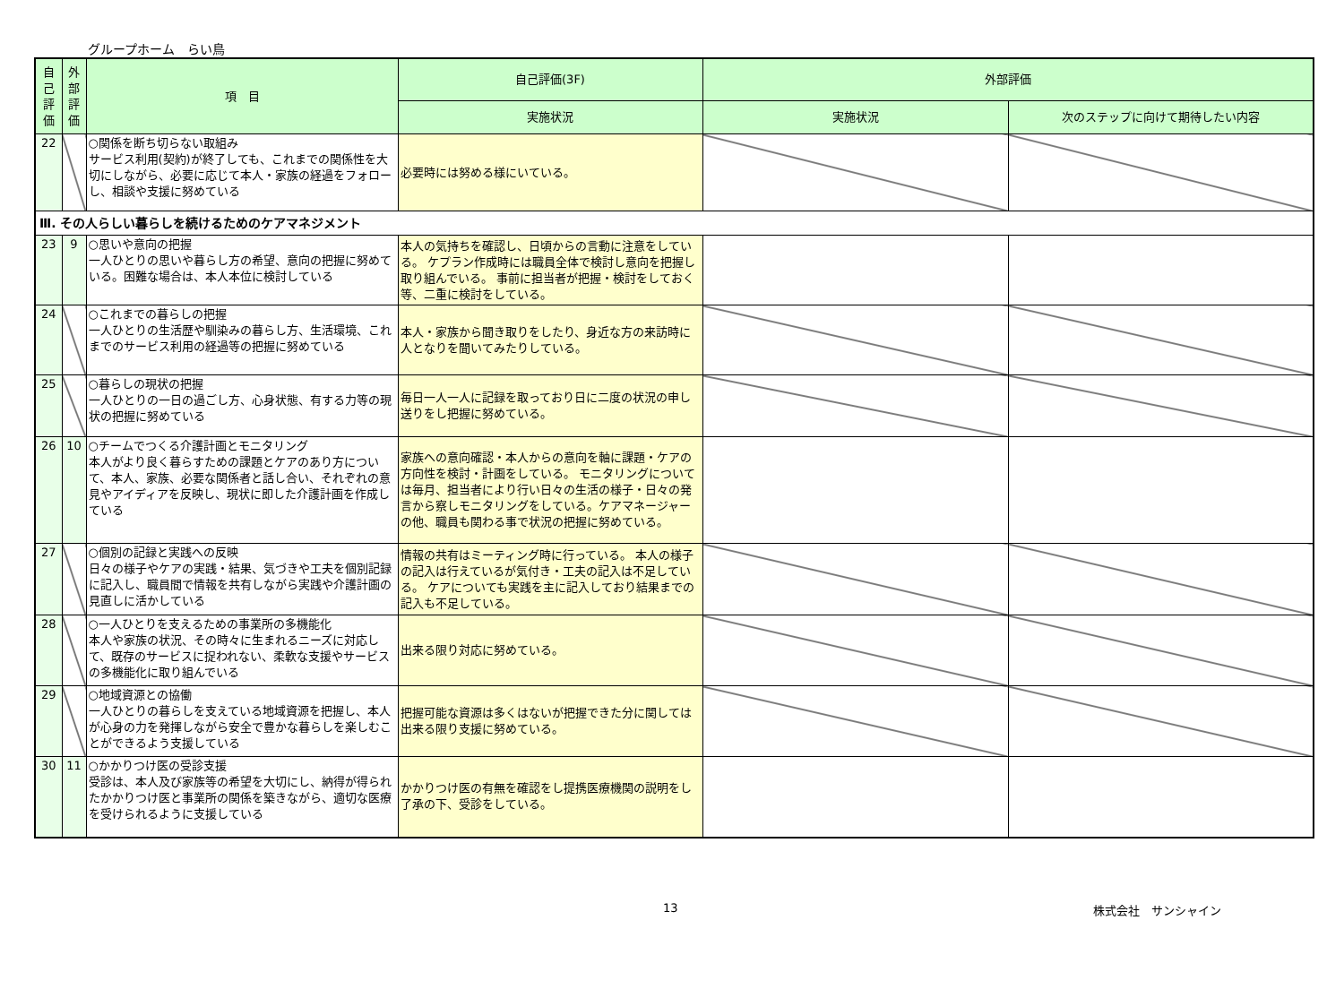グループホーム　らい鳥
| 自己評価 | 外部評価 | 項 目 | 自己評価(3F) | 外部評価 | |
| --- | --- | --- | --- | --- | --- |
| | | | 実施状況 | 実施状況 | 次のステップに向けて期待したい内容 |
| 22 | | ○関係を断ち切らない取組み サービス利用(契約)が終了しても、これまでの関係性を大切にしながら、必要に応じて本人・家族の経過をフォローし、相談や支援に努めている | 必要時には努める様にいている。 | | |
| Ⅲ. その人らしい暮らしを続けるためのケアマネジメント | | | | | |
| 23 | 9 | ○思いや意向の把握 一人ひとりの思いや暮らし方の希望、意向の把握に努めている。困難な場合は、本人本位に検討している | 本人の気持ちを確認し、日頃からの言動に注意をしている。 ケプラン作成時には職員全体で検討し意向を把握し取り組んでいる。 事前に担当者が把握・検討をしておく等、二重に検討をしている。 | | |
| 24 | | ○これまでの暮らしの把握 一人ひとりの生活歴や馴染みの暮らし方、生活環境、これまでのサービス利用の経過等の把握に努めている | 本人・家族から聞き取りをしたり、身近な方の来訪時に人となりを聞いてみたりしている。 | | |
| 25 | | ○暮らしの現状の把握 一人ひとりの一日の過ごし方、心身状態、有する力等の現状の把握に努めている | 毎日一人一人に記録を取っており日に二度の状況の申し送りをし把握に努めている。 | | |
| 26 | 10 | ○チームでつくる介護計画とモニタリング 本人がより良く暮らすための課題とケアのあり方について、本人、家族、必要な関係者と話し合い、それぞれの意見やアイディアを反映し、現状に即した介護計画を作成している | 家族への意向確認・本人からの意向を軸に課題・ケアの方向性を検討・計画をしている。 モニタリングについては毎月、担当者により行い日々の生活の様子・日々の発言から察しモニタリングをしている。ケアマネージャーの他、職員も関わる事で状況の把握に努めている。 | | |
| 27 | | ○個別の記録と実践への反映 日々の様子やケアの実践・結果、気づきや工夫を個別記録に記入し、職員間で情報を共有しながら実践や介護計画の見直しに活かしている | 情報の共有はミーティング時に行っている。 本人の様子の記入は行えているが気付き・工夫の記入は不足している。 ケアについても実践を主に記入しており結果までの記入も不足している。 | | |
| 28 | | ○一人ひとりを支えるための事業所の多機能化 本人や家族の状況、その時々に生まれるニーズに対応して、既存のサービスに捉われない、柔軟な支援やサービスの多機能化に取り組んでいる | 出来る限り対応に努めている。 | | |
| 29 | | ○地域資源との協働 一人ひとりの暮らしを支えている地域資源を把握し、本人が心身の力を発揮しながら安全で豊かな暮らしを楽しむことができるよう支援している | 把握可能な資源は多くはないが把握できた分に関しては出来る限り支援に努めている。 | | |
| 30 | 11 | ○かかりつけ医の受診支援 受診は、本人及び家族等の希望を大切にし、納得が得られたかかりつけ医と事業所の関係を築きながら、適切な医療を受けられるように支援している | かかりつけ医の有無を確認をし提携医療機関の説明をし了承の下、受診をしている。 | | |
13 株式会社　サンシャイン